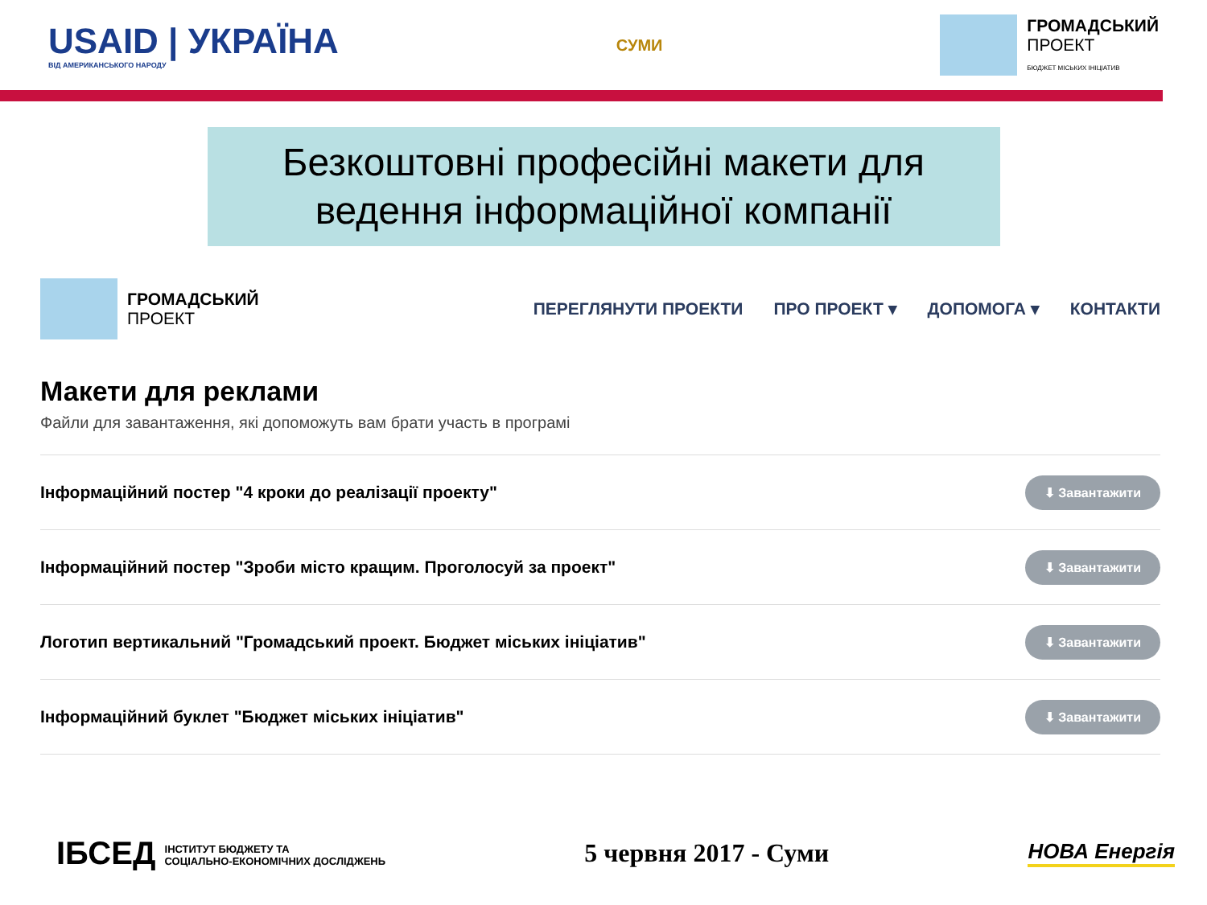USAID | УКРАЇНА
ВІД АМЕРИКАНСЬКОГО НАРОДУ
СУМИ
ГРОМАДСЬКИЙ
ПРОЕКТ
БЮДЖЕТ МІСЬКИХ ІНІЦІАТИВ
Безкоштовні професійні макети для
ведення інформаційної компанії
ГРОМАДСЬКИЙ
ПРОЕКТ
ПЕРЕГЛЯНУТИ ПРОЕКТИ ПРО ПРОЕКТ ▾ ДОПОМОГА ▾ КОНТАКТИ
Макети для реклами
Файли для завантаження, які допоможуть вам брати участь в програмі
Інформаційний постер "4 кроки до реалізації проекту" ⬇ Завантажити
Інформаційний постер "Зроби місто кращим. Проголосуй за проект" ⬇ Завантажити
Логотип вертикальний "Громадський проект. Бюджет міських ініціатив" ⬇ Завантажити
Інформаційний буклет "Бюджет міських ініціатив" ⬇ Завантажити
ІБСЕД ІНСТИТУТ БЮДЖЕТУ ТА
СОЦІАЛЬНО-ЕКОНОМІЧНИХ ДОСЛІДЖЕНЬ
5 червня 2017 - Суми
НОВА Енергія